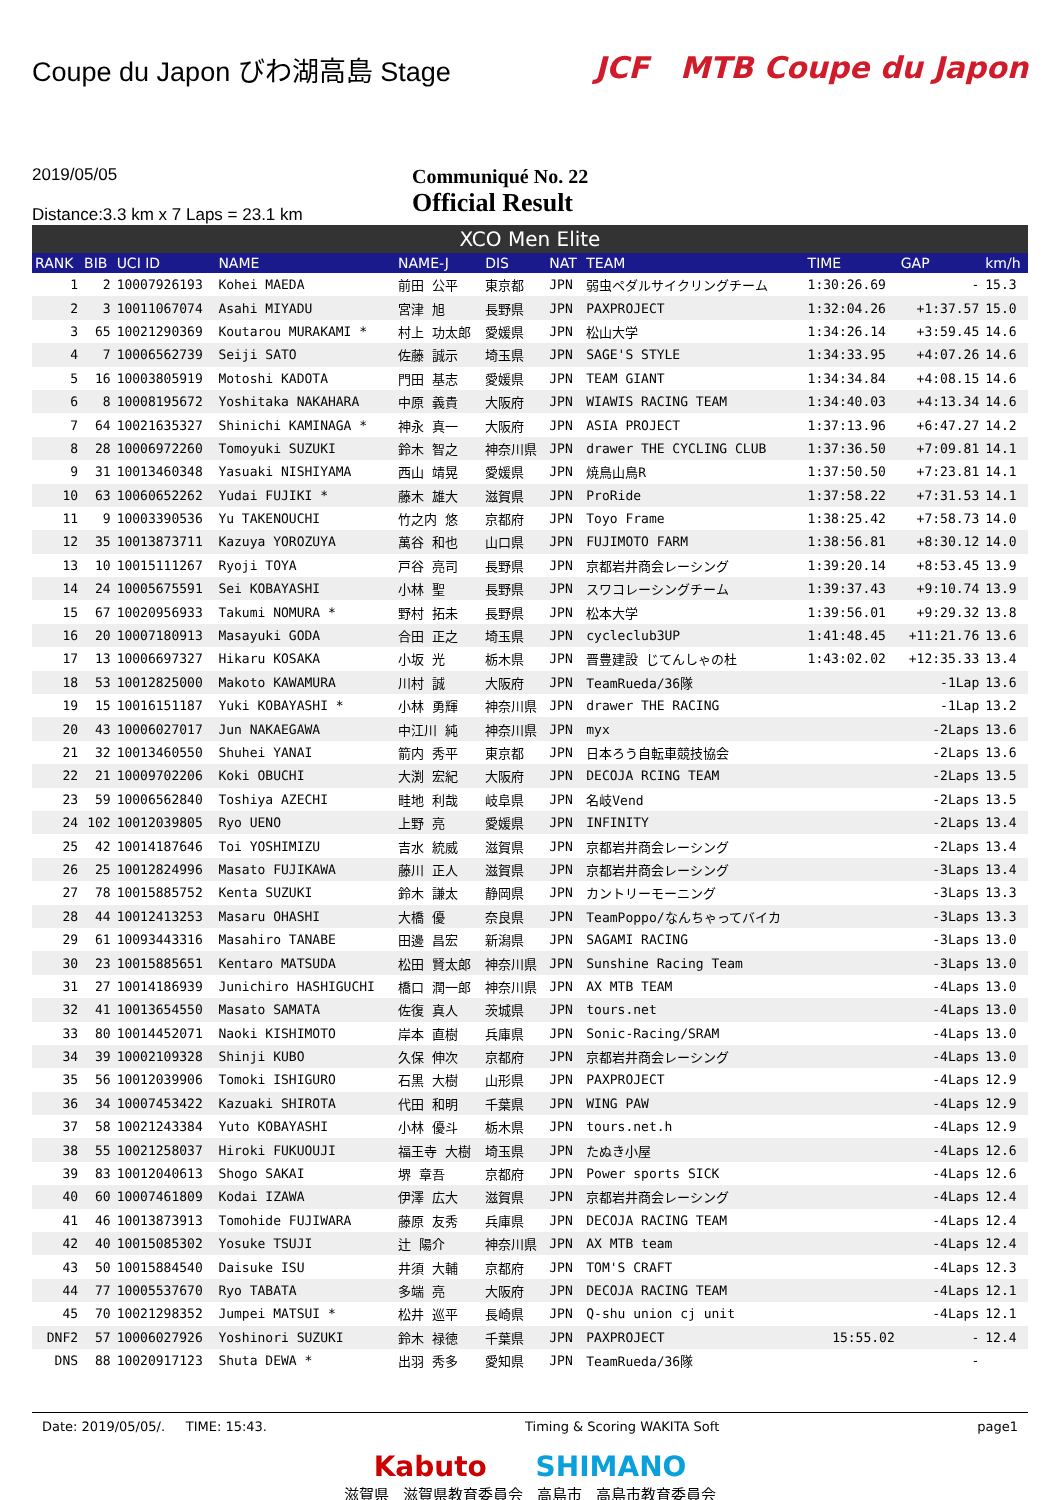Coupe du Japon びわ湖高島 Stage JCF MTB Coupe du Japon
2019/05/05
Distance:3.3 km x 7 Laps = 23.1 km
Communiqué No. 22
Official Result
XCO Men Elite
| RANK | BIB | UCI ID | NAME | NAME-J | DIS | NAT | TEAM | TIME | GAP | km/h |
| --- | --- | --- | --- | --- | --- | --- | --- | --- | --- | --- |
| 1 | 2 | 10007926193 | Kohei MAEDA | 前田 公平 | 東京都 | JPN | 弱虫ペダルサイクリングチーム | 1:30:26.69 | - | 15.3 |
| 2 | 3 | 10011067074 | Asahi MIYADU | 宮津 旭 | 長野県 | JPN | PAXPROJECT | 1:32:04.26 | +1:37.57 | 15.0 |
| 3 | 65 | 10021290369 | Koutarou MURAKAMI * | 村上 功太郎 | 愛媛県 | JPN | 松山大学 | 1:34:26.14 | +3:59.45 | 14.6 |
| 4 | 7 | 10006562739 | Seiji SATO | 佐藤 誠示 | 埼玉県 | JPN | SAGE'S STYLE | 1:34:33.95 | +4:07.26 | 14.6 |
| 5 | 16 | 10003805919 | Motoshi KADOTA | 門田 基志 | 愛媛県 | JPN | TEAM GIANT | 1:34:34.84 | +4:08.15 | 14.6 |
| 6 | 8 | 10008195672 | Yoshitaka NAKAHARA | 中原 義貴 | 大阪府 | JPN | WIAWIS RACING TEAM | 1:34:40.03 | +4:13.34 | 14.6 |
| 7 | 64 | 10021635327 | Shinichi KAMINAGA * | 神永 真一 | 大阪府 | JPN | ASIA PROJECT | 1:37:13.96 | +6:47.27 | 14.2 |
| 8 | 28 | 10006972260 | Tomoyuki SUZUKI | 鈴木 智之 | 神奈川県 | JPN | drawer THE CYCLING CLUB | 1:37:36.50 | +7:09.81 | 14.1 |
| 9 | 31 | 10013460348 | Yasuaki NISHIYAMA | 西山 靖晃 | 愛媛県 | JPN | 焼鳥山鳥R | 1:37:50.50 | +7:23.81 | 14.1 |
| 10 | 63 | 10060652262 | Yudai FUJIKI * | 藤木 雄大 | 滋賀県 | JPN | ProRide | 1:37:58.22 | +7:31.53 | 14.1 |
| 11 | 9 | 10003390536 | Yu TAKENOUCHI | 竹之内 悠 | 京都府 | JPN | Toyo Frame | 1:38:25.42 | +7:58.73 | 14.0 |
| 12 | 35 | 10013873711 | Kazuya YOROZUYA | 萬谷 和也 | 山口県 | JPN | FUJIMOTO FARM | 1:38:56.81 | +8:30.12 | 14.0 |
| 13 | 10 | 10015111267 | Ryoji TOYA | 戸谷 亮司 | 長野県 | JPN | 京都岩井商会レーシング | 1:39:20.14 | +8:53.45 | 13.9 |
| 14 | 24 | 10005675591 | Sei KOBAYASHI | 小林 聖 | 長野県 | JPN | スワコレーシングチーム | 1:39:37.43 | +9:10.74 | 13.9 |
| 15 | 67 | 10020956933 | Takumi NOMURA * | 野村 拓未 | 長野県 | JPN | 松本大学 | 1:39:56.01 | +9:29.32 | 13.8 |
| 16 | 20 | 10007180913 | Masayuki GODA | 合田 正之 | 埼玉県 | JPN | cycleclub3UP | 1:41:48.45 | +11:21.76 | 13.6 |
| 17 | 13 | 10006697327 | Hikaru KOSAKA | 小坂 光 | 栃木県 | JPN | 晋豊建設 じてんしゃの杜 | 1:43:02.02 | +12:35.33 | 13.4 |
| 18 | 53 | 10012825000 | Makoto KAWAMURA | 川村 誠 | 大阪府 | JPN | TeamRueda/36隊 | | -1Lap | 13.6 |
| 19 | 15 | 10016151187 | Yuki KOBAYASHI * | 小林 勇輝 | 神奈川県 | JPN | drawer THE RACING | | -1Lap | 13.2 |
| 20 | 43 | 10006027017 | Jun NAKAEGAWA | 中江川 純 | 神奈川県 | JPN | myx | | -2Laps | 13.6 |
| 21 | 32 | 10013460550 | Shuhei YANAI | 箭内 秀平 | 東京都 | JPN | 日本ろう自転車競技協会 | | -2Laps | 13.6 |
| 22 | 21 | 10009702206 | Koki OBUCHI | 大渕 宏紀 | 大阪府 | JPN | DECOJA RCING TEAM | | -2Laps | 13.5 |
| 23 | 59 | 10006562840 | Toshiya AZECHI | 畦地 利哉 | 岐阜県 | JPN | 名岐Vend | | -2Laps | 13.5 |
| 24 | 102 | 10012039805 | Ryo UENO | 上野 亮 | 愛媛県 | JPN | INFINITY | | -2Laps | 13.4 |
| 25 | 42 | 10014187646 | Toi YOSHIMIZU | 吉水 統威 | 滋賀県 | JPN | 京都岩井商会レーシング | | -2Laps | 13.4 |
| 26 | 25 | 10012824996 | Masato FUJIKAWA | 藤川 正人 | 滋賀県 | JPN | 京都岩井商会レーシング | | -3Laps | 13.4 |
| 27 | 78 | 10015885752 | Kenta SUZUKI | 鈴木 謙太 | 静岡県 | JPN | カントリーモーニング | | -3Laps | 13.3 |
| 28 | 44 | 10012413253 | Masaru OHASHI | 大橋 優 | 奈良県 | JPN | TeamPoppo/なんちゃってバイカ | | -3Laps | 13.3 |
| 29 | 61 | 10093443316 | Masahiro TANABE | 田邊 昌宏 | 新潟県 | JPN | SAGAMI RACING | | -3Laps | 13.0 |
| 30 | 23 | 10015885651 | Kentaro MATSUDA | 松田 賢太郎 | 神奈川県 | JPN | Sunshine Racing Team | | -3Laps | 13.0 |
| 31 | 27 | 10014186939 | Junichiro HASHIGUCHI | 橋口 潤一郎 | 神奈川県 | JPN | AX MTB TEAM | | -4Laps | 13.0 |
| 32 | 41 | 10013654550 | Masato SAMATA | 佐復 真人 | 茨城県 | JPN | tours.net | | -4Laps | 13.0 |
| 33 | 80 | 10014452071 | Naoki KISHIMOTO | 岸本 直樹 | 兵庫県 | JPN | Sonic-Racing/SRAM | | -4Laps | 13.0 |
| 34 | 39 | 10002109328 | Shinji KUBO | 久保 伸次 | 京都府 | JPN | 京都岩井商会レーシング | | -4Laps | 13.0 |
| 35 | 56 | 10012039906 | Tomoki ISHIGURO | 石黒 大樹 | 山形県 | JPN | PAXPROJECT | | -4Laps | 12.9 |
| 36 | 34 | 10007453422 | Kazuaki SHIROTA | 代田 和明 | 千葉県 | JPN | WING PAW | | -4Laps | 12.9 |
| 37 | 58 | 10021243384 | Yuto KOBAYASHI | 小林 優斗 | 栃木県 | JPN | tours.net.h | | -4Laps | 12.9 |
| 38 | 55 | 10021258037 | Hiroki FUKUOUJI | 福王寺 大樹 | 埼玉県 | JPN | たぬき小屋 | | -4Laps | 12.6 |
| 39 | 83 | 10012040613 | Shogo SAKAI | 堺 章吾 | 京都府 | JPN | Power sports SICK | | -4Laps | 12.6 |
| 40 | 60 | 10007461809 | Kodai IZAWA | 伊澤 広大 | 滋賀県 | JPN | 京都岩井商会レーシング | | -4Laps | 12.4 |
| 41 | 46 | 10013873913 | Tomohide FUJIWARA | 藤原 友秀 | 兵庫県 | JPN | DECOJA RACING TEAM | | -4Laps | 12.4 |
| 42 | 40 | 10015085302 | Yosuke TSUJI | 辻 陽介 | 神奈川県 | JPN | AX MTB team | | -4Laps | 12.4 |
| 43 | 50 | 10015884540 | Daisuke ISU | 井須 大輔 | 京都府 | JPN | TOM'S CRAFT | | -4Laps | 12.3 |
| 44 | 77 | 10005537670 | Ryo TABATA | 多端 亮 | 大阪府 | JPN | DECOJA RACING TEAM | | -4Laps | 12.1 |
| 45 | 70 | 10021298352 | Jumpei MATSUI * | 松井 巡平 | 長崎県 | JPN | Q-shu union cj unit | | -4Laps | 12.1 |
| DNF2 | 57 | 10006027926 | Yoshinori SUZUKI | 鈴木 禄徳 | 千葉県 | JPN | PAXPROJECT | 15:55.02 | - | 12.4 |
| DNS | 88 | 10020917123 | Shuta DEWA * | 出羽 秀多 | 愛知県 | JPN | TeamRueda/36隊 | | - | |
Date: 2019/05/05/. TIME: 15:43. Timing & Scoring WAKITA Soft page1
Kabuto SHIMANO
滋賀県 滋賀県教育委員会 高島市 高島市教育委員会